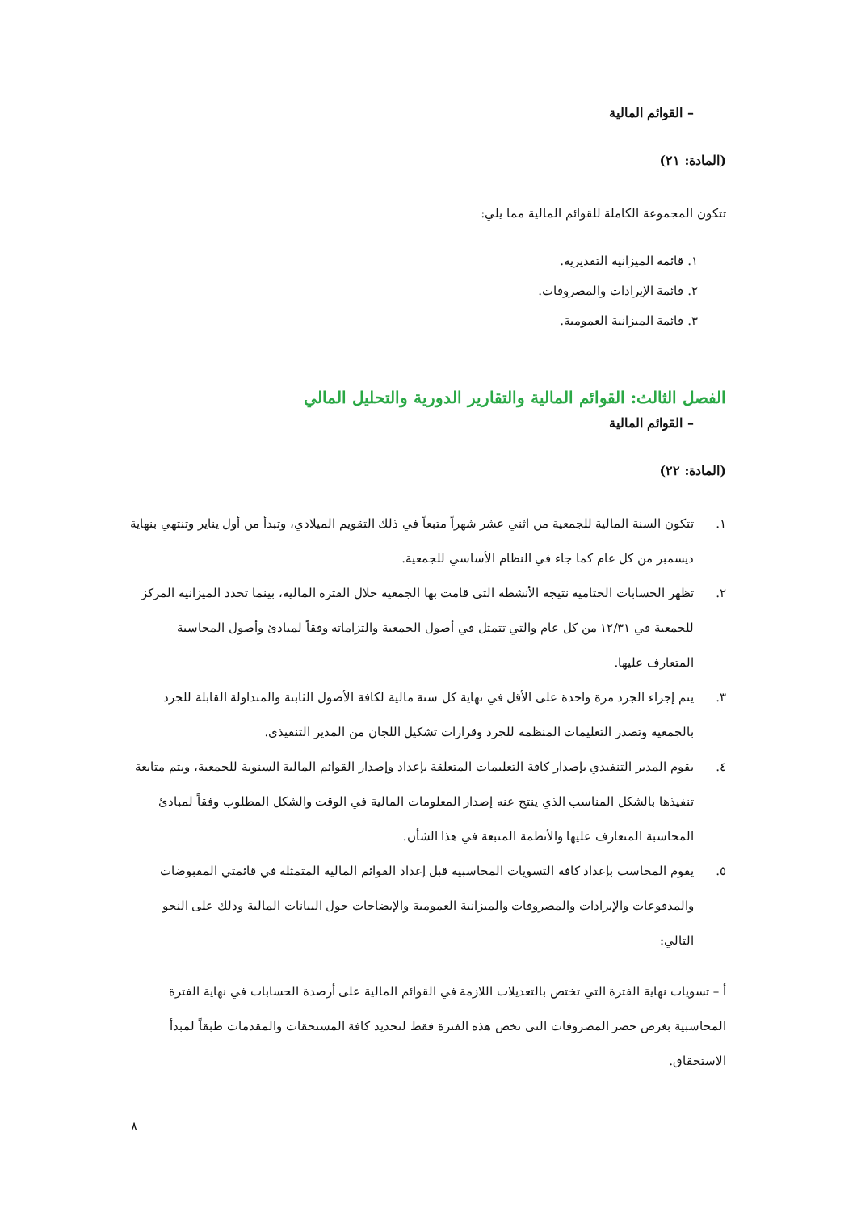– القوائم المالية
(المادة: ٢١)
تتكون المجموعة الكاملة للقوائم المالية مما يلي:
١. قائمة الميزانية التقديرية.
٢. قائمة الإيرادات والمصروفات.
٣. قائمة الميزانية العمومية.
الفصل الثالث: القوائم المالية والتقارير الدورية والتحليل المالي
– القوائم المالية
(المادة: ٢٢)
١. تتكون السنة المالية للجمعية من اثني عشر شهراً متبعاً في ذلك التقويم الميلادي، وتبدأ من أول يناير وتنتهي بنهاية ديسمبر من كل عام كما جاء في النظام الأساسي للجمعية.
٢. تظهر الحسابات الختامية نتيجة الأنشطة التي قامت بها الجمعية خلال الفترة المالية، بينما تحدد الميزانية المركز للجمعية في ١٢/٣١ من كل عام والتي تتمثل في أصول الجمعية والتزاماته وفقاً لمبادئ وأصول المحاسبة المتعارف عليها.
٣. يتم إجراء الجرد مرة واحدة على الأقل في نهاية كل سنة مالية لكافة الأصول الثابتة والمتداولة القابلة للجرد بالجمعية وتصدر التعليمات المنظمة للجرد وقرارات تشكيل اللجان من المدير التنفيذي.
٤. يقوم المدير التنفيذي بإصدار كافة التعليمات المتعلقة بإعداد وإصدار القوائم المالية السنوية للجمعية، ويتم متابعة تنفيذها بالشكل المناسب الذي ينتج عنه إصدار المعلومات المالية في الوقت والشكل المطلوب وفقاً لمبادئ المحاسبة المتعارف عليها والأنظمة المتبعة في هذا الشأن.
٥. يقوم المحاسب بإعداد كافة التسويات المحاسبية قبل إعداد القوائم المالية المتمثلة في قائمتي المقبوضات والمدفوعات والإيرادات والمصروفات والميزانية العمومية والإيضاحات حول البيانات المالية وذلك على النحو التالي:
أ – تسويات نهاية الفترة التي تختص بالتعديلات اللازمة في القوائم المالية على أرصدة الحسابات في نهاية الفترة المحاسبية بغرض حصر المصروفات التي تخص هذه الفترة فقط لتحديد كافة المستحقات والمقدمات طبقاً لمبدأ الاستحقاق.
٨